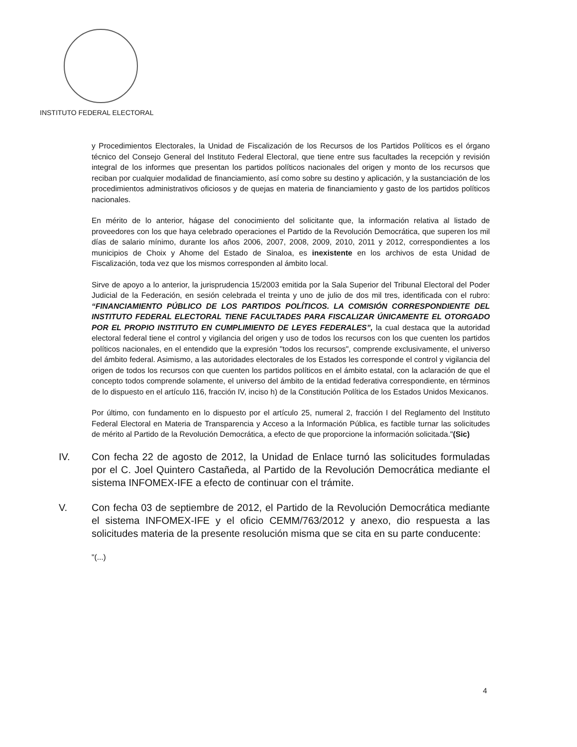INSTITUTO FEDERAL ELECTORAL
y Procedimientos Electorales, la Unidad de Fiscalización de los Recursos de los Partidos Políticos es el órgano técnico del Consejo General del Instituto Federal Electoral, que tiene entre sus facultades la recepción y revisión integral de los informes que presentan los partidos políticos nacionales del origen y monto de los recursos que reciban por cualquier modalidad de financiamiento, así como sobre su destino y aplicación, y la sustanciación de los procedimientos administrativos oficiosos y de quejas en materia de financiamiento y gasto de los partidos políticos nacionales.
En mérito de lo anterior, hágase del conocimiento del solicitante que, la información relativa al listado de proveedores con los que haya celebrado operaciones el Partido de la Revolución Democrática, que superen los mil días de salario mínimo, durante los años 2006, 2007, 2008, 2009, 2010, 2011 y 2012, correspondientes a los municipios de Choix y Ahome del Estado de Sinaloa, es inexistente en los archivos de esta Unidad de Fiscalización, toda vez que los mismos corresponden al ámbito local.
Sirve de apoyo a lo anterior, la jurisprudencia 15/2003 emitida por la Sala Superior del Tribunal Electoral del Poder Judicial de la Federación, en sesión celebrada el treinta y uno de julio de dos mil tres, identificada con el rubro: “FINANCIAMIENTO PÚBLICO DE LOS PARTIDOS POLÍTICOS. LA COMISIÓN CORRESPONDIENTE DEL INSTITUTO FEDERAL ELECTORAL TIENE FACULTADES PARA FISCALIZAR ÚNICAMENTE EL OTORGADO POR EL PROPIO INSTITUTO EN CUMPLIMIENTO DE LEYES FEDERALES”, la cual destaca que la autoridad electoral federal tiene el control y vigilancia del origen y uso de todos los recursos con los que cuenten los partidos políticos nacionales, en el entendido que la expresión "todos los recursos", comprende exclusivamente, el universo del ámbito federal. Asimismo, a las autoridades electorales de los Estados les corresponde el control y vigilancia del origen de todos los recursos con que cuenten los partidos políticos en el ámbito estatal, con la aclaración de que el concepto todos comprende solamente, el universo del ámbito de la entidad federativa correspondiente, en términos de lo dispuesto en el artículo 116, fracción IV, inciso h) de la Constitución Política de los Estados Unidos Mexicanos.
Por último, con fundamento en lo dispuesto por el artículo 25, numeral 2, fracción I del Reglamento del Instituto Federal Electoral en Materia de Transparencia y Acceso a la Información Pública, es factible turnar las solicitudes de mérito al Partido de la Revolución Democrática, a efecto de que proporcione la información solicitada."(Sic)
IV. Con fecha 22 de agosto de 2012, la Unidad de Enlace turnó las solicitudes formuladas por el C. Joel Quintero Castañeda, al Partido de la Revolución Democrática mediante el sistema INFOMEX-IFE a efecto de continuar con el trámite.
V. Con fecha 03 de septiembre de 2012, el Partido de la Revolución Democrática mediante el sistema INFOMEX-IFE y el oficio CEMM/763/2012 y anexo, dio respuesta a las solicitudes materia de la presente resolución misma que se cita en su parte conducente:
"(...)
4